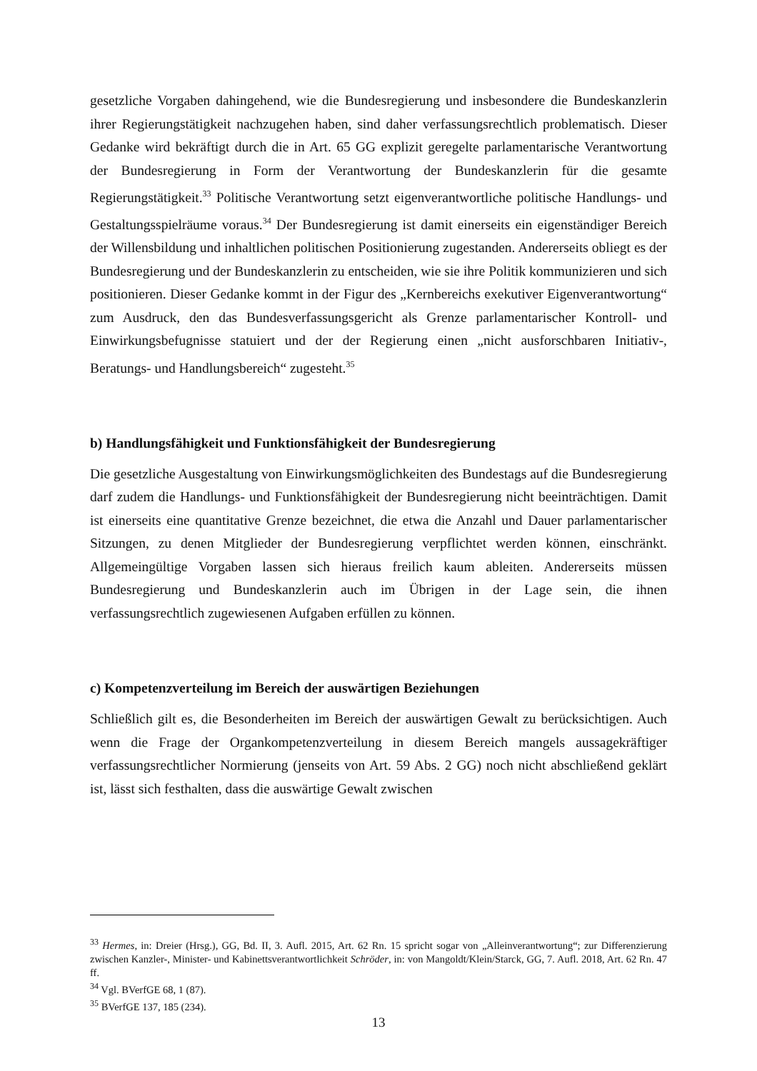gesetzliche Vorgaben dahingehend, wie die Bundesregierung und insbesondere die Bundeskanzlerin ihrer Regierungstätigkeit nachzugehen haben, sind daher verfassungsrechtlich problematisch. Dieser Gedanke wird bekräftigt durch die in Art. 65 GG explizit geregelte parlamentarische Verantwortung der Bundesregierung in Form der Verantwortung der Bundeskanzlerin für die gesamte Regierungstätigkeit.<sup>33</sup> Politische Verantwortung setzt eigenverantwortliche politische Handlungs- und Gestaltungsspielräume voraus.<sup>34</sup> Der Bundesregierung ist damit einerseits ein eigenständiger Bereich der Willensbildung und inhaltlichen politischen Positionierung zugestanden. Andererseits obliegt es der Bundesregierung und der Bundeskanzlerin zu entscheiden, wie sie ihre Politik kommunizieren und sich positionieren. Dieser Gedanke kommt in der Figur des „Kernbereichs exekutiver Eigenverantwortung“ zum Ausdruck, den das Bundesverfassungsgericht als Grenze parlamentarischer Kontroll- und Einwirkungsbefugnisse statuiert und der der Regierung einen „nicht ausforschbaren Initiativ-, Beratungs- und Handlungsbereich“ zugesteht.<sup>35</sup>
b) Handlungsfähigkeit und Funktionsfähigkeit der Bundesregierung
Die gesetzliche Ausgestaltung von Einwirkungsmöglichkeiten des Bundestags auf die Bundesregierung darf zudem die Handlungs- und Funktionsfähigkeit der Bundesregierung nicht beeinträchtigen. Damit ist einerseits eine quantitative Grenze bezeichnet, die etwa die Anzahl und Dauer parlamentarischer Sitzungen, zu denen Mitglieder der Bundesregierung verpflichtet werden können, einschränkt. Allgemeingültige Vorgaben lassen sich hieraus freilich kaum ableiten. Andererseits müssen Bundesregierung und Bundeskanzlerin auch im Übrigen in der Lage sein, die ihnen verfassungsrechtlich zugewiesenen Aufgaben erfüllen zu können.
c) Kompetenzverteilung im Bereich der auswärtigen Beziehungen
Schließlich gilt es, die Besonderheiten im Bereich der auswärtigen Gewalt zu berücksichtigen. Auch wenn die Frage der Organkompetenzverteilung in diesem Bereich mangels aussagekräftiger verfassungsrechtlicher Normierung (jenseits von Art. 59 Abs. 2 GG) noch nicht abschließend geklärt ist, lässt sich festhalten, dass die auswärtige Gewalt zwischen
<sup>33</sup> Hermes, in: Dreier (Hrsg.), GG, Bd. II, 3. Aufl. 2015, Art. 62 Rn. 15 spricht sogar von „Alleinverantwortung“; zur Differenzierung zwischen Kanzler-, Minister- und Kabinettsverantwortlichkeit Schröder, in: von Mangoldt/Klein/Starck, GG, 7. Aufl. 2018, Art. 62 Rn. 47 ff.
<sup>34</sup> Vgl. BVerfGE 68, 1 (87).
<sup>35</sup> BVerfGE 137, 185 (234).
13